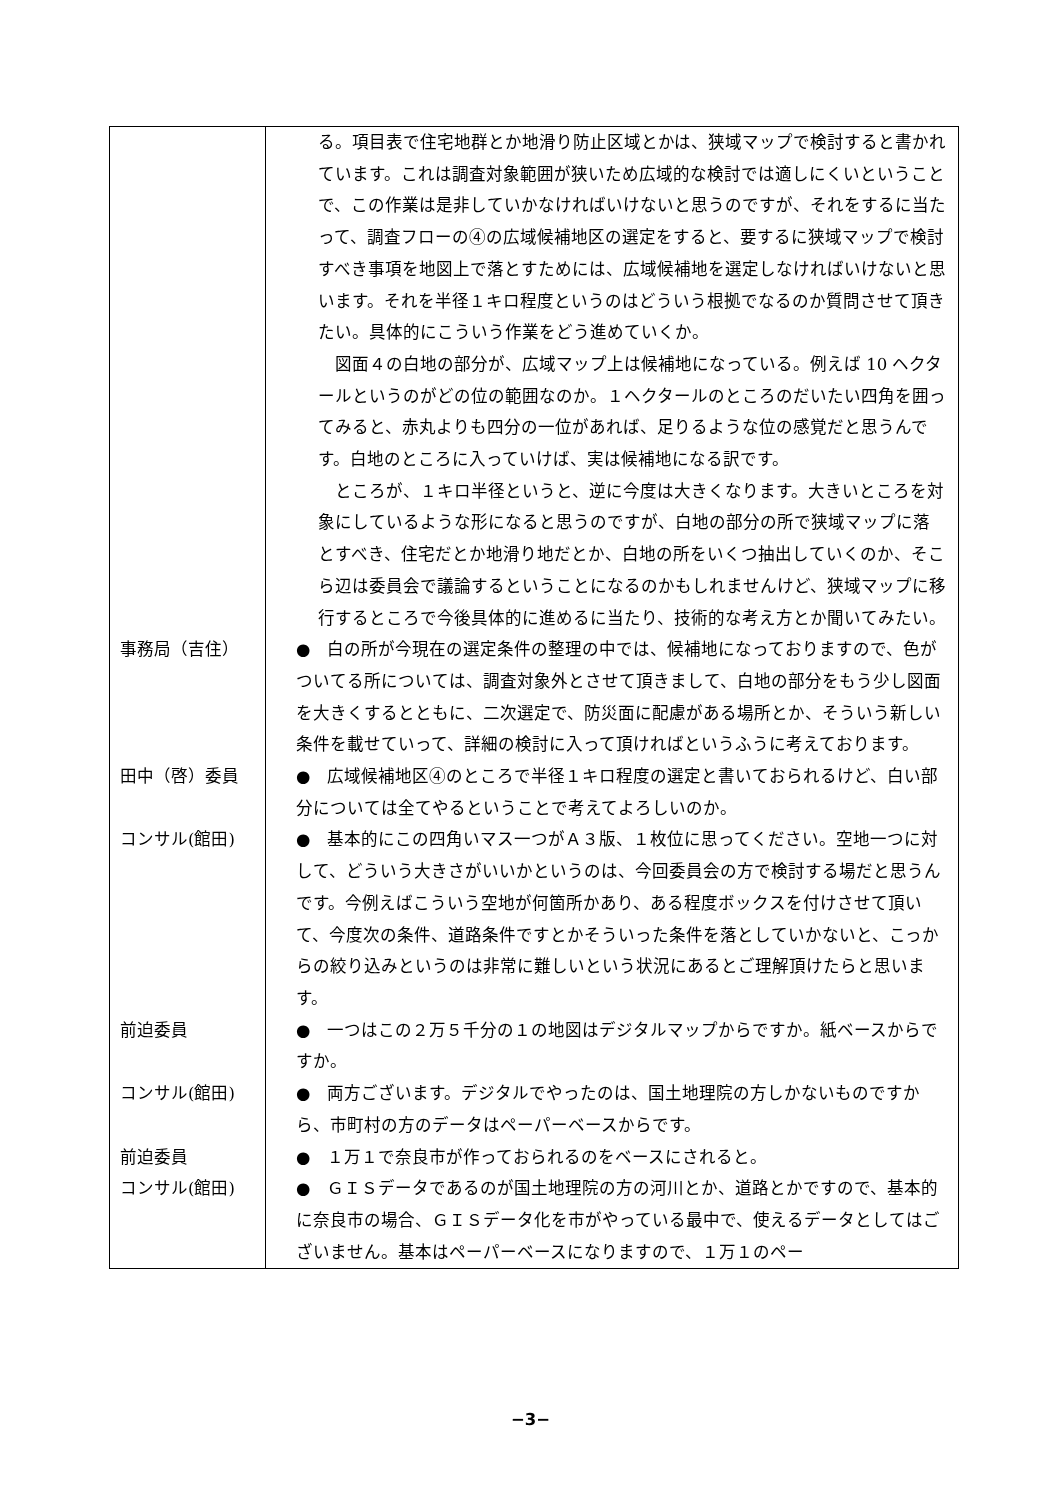| | る。項目表で住宅地群とか地滑り防止区域とかは、狭域マップで検討すると書かれています。これは調査対象範囲が狭いため広域的な検討では適しにくいということで、この作業は是非していかなければいけないと思うのですが、それをするに当たって、調査フローの④の広域候補地区の選定をすると、要するに狭域マップで検討すべき事項を地図上で落とすためには、広域候補地を選定しなければいけないと思います。それを半径１キロ程度というのはどういう根拠でなるのか質問させて頂きたい。具体的にこういう作業をどう進めていくか。 図面４の白地の部分が、広域マップ上は候補地になっている。例えば 10 ヘクタールというのがどの位の範囲なのか。１ヘクタールのところのだいたい四角を囲ってみると、赤丸よりも四分の一位があれば、足りるような位の感覚だと思うんです。白地のところに入っていけば、実は候補地になる訳です。 ところが、１キロ半径というと、逆に今度は大きくなります。大きいところを対象にしているような形になると思うのですが、白地の部分の所で狭域マップに落とすべき、住宅だとか地滑り地だとか、白地の所をいくつ抽出していくのか、そこら辺は委員会で議論するということになるのかもしれませんけど、狭域マップに移行するところで今後具体的に進めるに当たり、技術的な考え方とか聞いてみたい。 |
| 事務局（吉住） | ● 白の所が今現在の選定条件の整理の中では、候補地になっておりますので、色がついてる所については、調査対象外とさせて頂きまして、白地の部分をもう少し図面を大きくするとともに、二次選定で、防災面に配慮がある場所とか、そういう新しい条件を載せていって、詳細の検討に入って頂ければというふうに考えております。 |
| 田中（啓）委員 | ● 広域候補地区④のところで半径１キロ程度の選定と書いておられるけど、白い部分については全てやるということで考えてよろしいのか。 |
| コンサル(館田) | ● 基本的にこの四角いマス一つがＡ３版、１枚位に思ってください。空地一つに対して、どういう大きさがいいかというのは、今回委員会の方で検討する場だと思うんです。今例えばこういう空地が何箇所かあり、ある程度ボックスを付けさせて頂いて、今度次の条件、道路条件ですとかそういった条件を落としていかないと、こっからの絞り込みというのは非常に難しいという状況にあるとご理解頂けたらと思います。 |
| 前迫委員 | ● 一つはこの２万５千分の１の地図はデジタルマップからですか。紙ベースからですか。 |
| コンサル(館田) | ● 両方ございます。デジタルでやったのは、国土地理院の方しかないものですから、市町村の方のデータはペーパーベースからです。 |
| 前迫委員 | ● １万１で奈良市が作っておられるのをベースにされると。 |
| コンサル(館田) | ● ＧＩＳデータであるのが国土地理院の方の河川とか、道路とかですので、基本的に奈良市の場合、ＧＩＳデータ化を市がやっている最中で、使えるデータとしてはございません。基本はペーパーベースになりますので、１万１のペー |
−3−